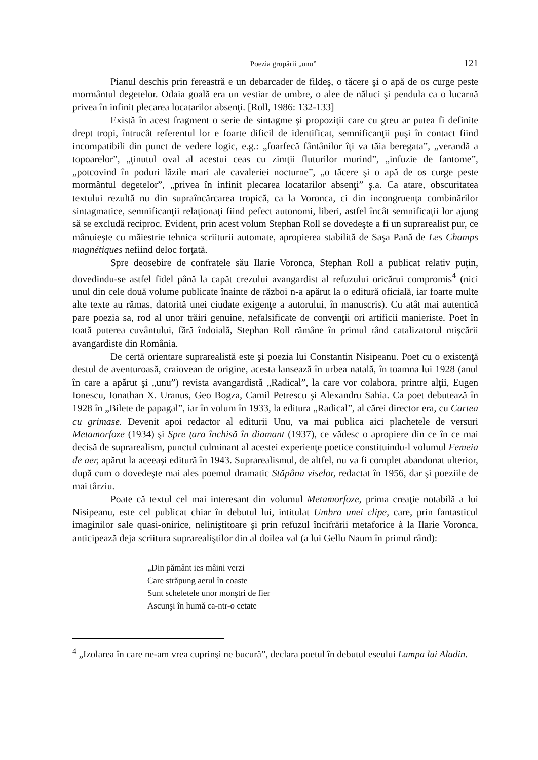Poezia grupării „unu” 121
Pianul deschis prin fereastră e un debarcader de fildeş, o tăcere şi o apă de os curge peste mormântul degetelor. Odaia goală era un vestiar de umbre, o alee de năluci şi pendula ca o lucarnă privea în infinit plecarea locatarilor absenţi. [Roll, 1986: 132-133]
Există în acest fragment o serie de sintagme şi propoziţii care cu greu ar putea fi definite drept tropi, întrucât referentul lor e foarte dificil de identificat, semnificanţii puşi în contact fiind incompatibili din punct de vedere logic, e.g.: „foarfecă fântânilor îţi va tăia beregata”, „verandă a topoarelor”, „ţinutul oval al acestui ceas cu zimţii fluturilor murind”, „infuzie de fantome”, „potcovind în poduri lăzile mari ale cavaleriei nocturne”, „o tăcere şi o apă de os curge peste mormântul degetelor”, „privea în infinit plecarea locatarilor absenţi” ş.a. Ca atare, obscuritatea textului rezultă nu din supraîncărcarea tropică, ca la Voronca, ci din incongruenţa combinărilor sintagmatice, semnificanţii relaţionaţi fiind pefect autonomi, liberi, astfel încât semnificaţii lor ajung să se excludă reciproc. Evident, prin acest volum Stephan Roll se dovedeşte a fi un suprarealist pur, ce mânuieşte cu măiestrie tehnica scriiturii automate, apropierea stabilită de Saşa Pană de Les Champs magnétiques nefiind deloc forţată.
Spre deosebire de confratele său Ilarie Voronca, Stephan Roll a publicat relativ puţin, dovedindu-se astfel fidel până la capăt crezului avangardist al refuzului oricărui compromis<sup>4</sup> (nici unul din cele două volume publicate înainte de război n-a apărut la o editură oficială, iar foarte multe alte texte au rămas, datorită unei ciudate exigenţe a autorului, în manuscris). Cu atât mai autentică pare poezia sa, rod al unor trăiri genuine, nefalsificate de convenţii ori artificii manieriste. Poet în toată puterea cuvântului, fără îndoială, Stephan Roll rămâne în primul rând catalizatorul mişcării avangardiste din România.
De certă orientare suprarealistă este şi poezia lui Constantin Nisipeanu. Poet cu o existenţă destul de aventuroasă, craiovean de origine, acesta lansează în urbea natală, în toamna lui 1928 (anul în care a apărut şi „unu”) revista avangardistă „Radical”, la care vor colabora, printre alţii, Eugen Ionescu, Ionathan X. Uranus, Geo Bogza, Camil Petrescu şi Alexandru Sahia. Ca poet debutează în 1928 în „Bilete de papagal”, iar în volum în 1933, la editura „Radical”, al cărei director era, cu Cartea cu grimase. Devenit apoi redactor al editurii Unu, va mai publica aici plachetele de versuri Metamorfoze (1934) şi Spre ţara închisă în diamant (1937), ce vădesc o apropiere din ce în ce mai decisă de suprarealism, punctul culminant al acestei experienţe poetice constituindu-l volumul Femeia de aer, apărut la aceeaşi editură în 1943. Suprarealismul, de altfel, nu va fi complet abandonat ulterior, după cum o dovedeşte mai ales poemul dramatic Stăpâna viselor, redactat în 1956, dar şi poeziile de mai târziu.
Poate că textul cel mai interesant din volumul Metamorfoze, prima creaţie notabilă a lui Nisipeanu, este cel publicat chiar în debutul lui, intitulat Umbra unei clipe, care, prin fantasticul imaginilor sale quasi-onirice, neliniştitoare şi prin refuzul încifrării metaforice à la Ilarie Voronca, anticipează deja scriitura suprarealiştilor din al doilea val (a lui Gellu Naum în primul rând):
„Din pământ ies mâini verzi
Care străpung aerul în coaste
Sunt scheletele unor monştri de fier
Ascunşi în humă ca-ntr-o cetate
<sup>4</sup> „Izolarea în care ne-am vrea cuprinşi ne bucură”, declara poetul în debutul eseului Lampa lui Aladin.